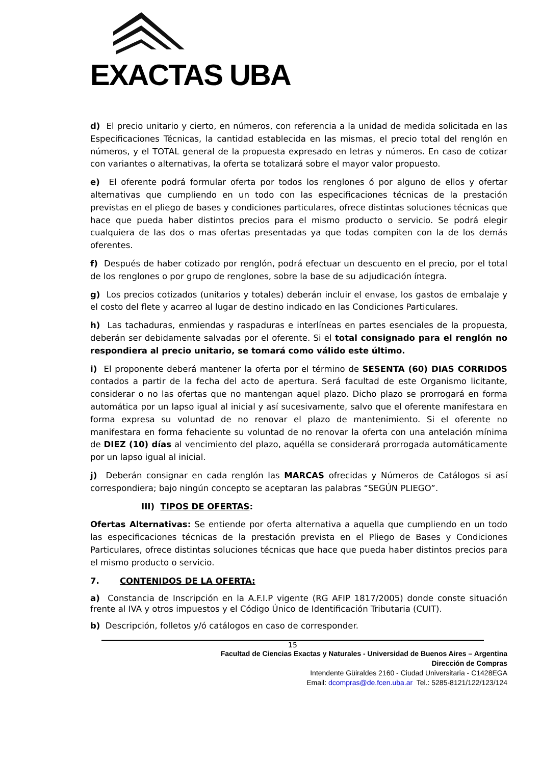EXACTAS UBA
d) El precio unitario y cierto, en números, con referencia a la unidad de medida solicitada en las Especificaciones Técnicas, la cantidad establecida en las mismas, el precio total del renglón en números, y el TOTAL general de la propuesta expresado en letras y números. En caso de cotizar con variantes o alternativas, la oferta se totalizará sobre el mayor valor propuesto.
e) El oferente podrá formular oferta por todos los renglones ó por alguno de ellos y ofertar alternativas que cumpliendo en un todo con las especificaciones técnicas de la prestación previstas en el pliego de bases y condiciones particulares, ofrece distintas soluciones técnicas que hace que pueda haber distintos precios para el mismo producto o servicio. Se podrá elegir cualquiera de las dos o mas ofertas presentadas ya que todas compiten con la de los demás oferentes.
f) Después de haber cotizado por renglón, podrá efectuar un descuento en el precio, por el total de los renglones o por grupo de renglones, sobre la base de su adjudicación íntegra.
g) Los precios cotizados (unitarios y totales) deberán incluir el envase, los gastos de embalaje y el costo del flete y acarreo al lugar de destino indicado en las Condiciones Particulares.
h) Las tachaduras, enmiendas y raspaduras e interlíneas en partes esenciales de la propuesta, deberán ser debidamente salvadas por el oferente. Si el total consignado para el renglón no respondiera al precio unitario, se tomará como válido este último.
i) El proponente deberá mantener la oferta por el término de SESENTA (60) DIAS CORRIDOS contados a partir de la fecha del acto de apertura. Será facultad de este Organismo licitante, considerar o no las ofertas que no mantengan aquel plazo. Dicho plazo se prorrogará en forma automática por un lapso igual al inicial y así sucesivamente, salvo que el oferente manifestara en forma expresa su voluntad de no renovar el plazo de mantenimiento. Si el oferente no manifestara en forma fehaciente su voluntad de no renovar la oferta con una antelación mínima de DIEZ (10) días al vencimiento del plazo, aquélla se considerará prorrogada automáticamente por un lapso igual al inicial.
j) Deberán consignar en cada renglón las MARCAS ofrecidas y Números de Catálogos si así correspondiera; bajo ningún concepto se aceptaran las palabras “SEGÚN PLIEGO”.
III) TIPOS DE OFERTAS:
Ofertas Alternativas: Se entiende por oferta alternativa a aquella que cumpliendo en un todo las especificaciones técnicas de la prestación prevista en el Pliego de Bases y Condiciones Particulares, ofrece distintas soluciones técnicas que hace que pueda haber distintos precios para el mismo producto o servicio.
7. CONTENIDOS DE LA OFERTA:
a) Constancia de Inscripción en la A.F.I.P vigente (RG AFIP 1817/2005) donde conste situación frente al IVA y otros impuestos y el Código Único de Identificación Tributaria (CUIT).
b) Descripción, folletos y/ó catálogos en caso de corresponder.
15
Facultad de Ciencias Exactas y Naturales - Universidad de Buenos Aires – Argentina
Dirección de Compras
Intendente Güiraldes 2160 - Ciudad Universitaria - C1428EGA
Email: dcompras@de.fcen.uba.ar Tel.: 5285-8121/122/123/124